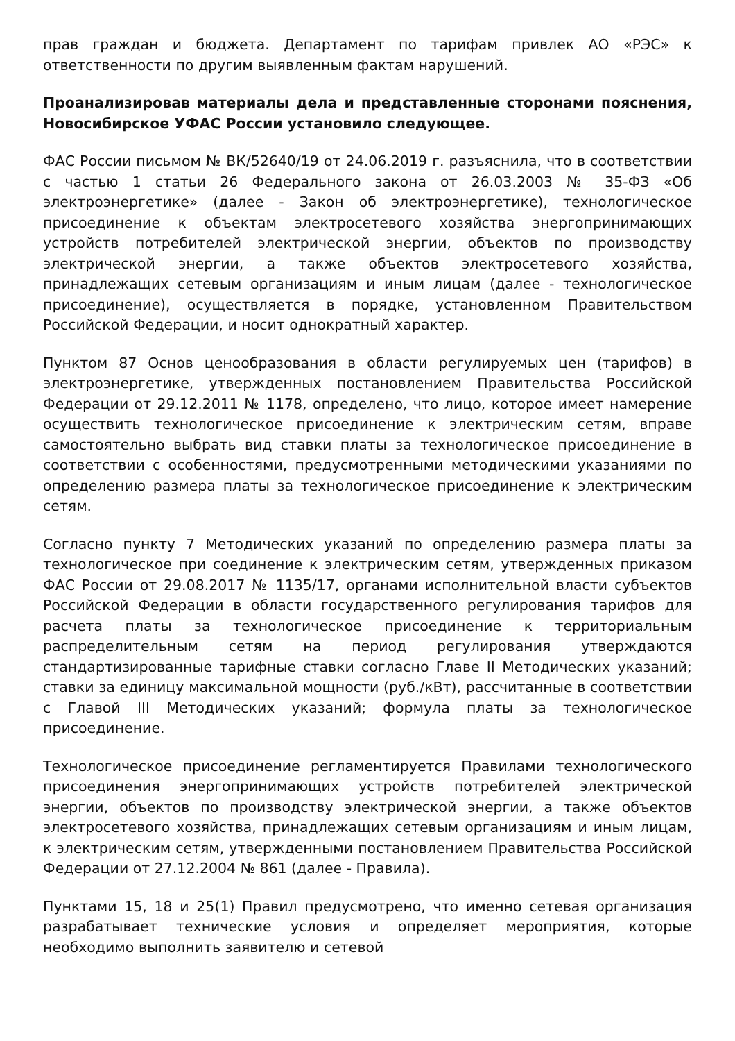прав граждан и бюджета. Департамент по тарифам привлек АО «РЭС» к ответственности по другим выявленным фактам нарушений.
Проанализировав материалы дела и представленные сторонами пояснения, Новосибирское УФАС России установило следующее.
ФАС России письмом № ВК/52640/19 от 24.06.2019 г. разъяснила, что в соответствии с частью 1 статьи 26 Федерального закона от 26.03.2003 № 35-ФЗ «Об электроэнергетике» (далее - Закон об электроэнергетике), технологическое присоединение к объектам электросетевого хозяйства энергопринимающих устройств потребителей электрической энергии, объектов по производству электрической энергии, а также объектов электросетевого хозяйства, принадлежащих сетевым организациям и иным лицам (далее - технологическое присоединение), осуществляется в порядке, установленном Правительством Российской Федерации, и носит однократный характер.
Пунктом 87 Основ ценообразования в области регулируемых цен (тарифов) в электроэнергетике, утвержденных постановлением Правительства Российской Федерации от 29.12.2011 № 1178, определено, что лицо, которое имеет намерение осуществить технологическое присоединение к электрическим сетям, вправе самостоятельно выбрать вид ставки платы за технологическое присоединение в соответствии с особенностями, предусмотренными методическими указаниями по определению размера платы за технологическое присоединение к электрическим сетям.
Согласно пункту 7 Методических указаний по определению размера платы за технологическое при соединение к электрическим сетям, утвержденных приказом ФАС России от 29.08.2017 № 1135/17, органами исполнительной власти субъектов Российской Федерации в области государственного регулирования тарифов для расчета платы за технологическое присоединение к территориальным распределительным сетям на период регулирования утверждаются стандартизированные тарифные ставки согласно Главе II Методических указаний; ставки за единицу максимальной мощности (руб./кВт), рассчитанные в соответствии с Главой III Методических указаний; формула платы за технологическое присоединение.
Технологическое присоединение регламентируется Правилами технологического присоединения энергопринимающих устройств потребителей электрической энергии, объектов по производству электрической энергии, а также объектов электросетевого хозяйства, принадлежащих сетевым организациям и иным лицам, к электрическим сетям, утвержденными постановлением Правительства Российской Федерации от 27.12.2004 № 861 (далее - Правила).
Пунктами 15, 18 и 25(1) Правил предусмотрено, что именно сетевая организация разрабатывает технические условия и определяет мероприятия, которые необходимо выполнить заявителю и сетевой